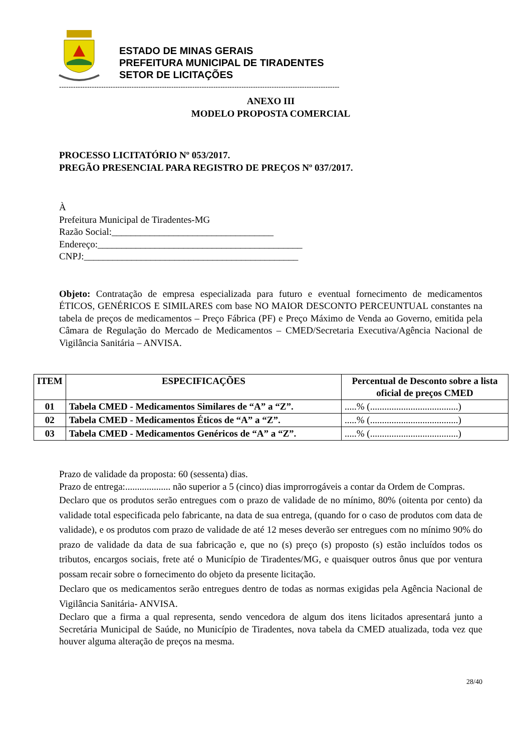ESTADO DE MINAS GERAIS
PREFEITURA MUNICIPAL DE TIRADENTES
SETOR DE LICITAÇÕES
------------------------------------------------------------------------------------------------------------------------
ANEXO III
MODELO PROPOSTA COMERCIAL
PROCESSO LICITATÓRIO Nº 053/2017.
PREGÃO PRESENCIAL PARA REGISTRO DE PREÇOS Nº 037/2017.
À
Prefeitura Municipal de Tiradentes-MG
Razão Social:__________________________________
Endereço:___________________________________________
CNPJ:_____________________________________________
Objeto: Contratação de empresa especializada para futuro e eventual fornecimento de medicamentos ÉTICOS, GENÉRICOS E SIMILARES com base NO MAIOR DESCONTO PERCEUNTUAL constantes na tabela de preços de medicamentos – Preço Fábrica (PF) e Preço Máximo de Venda ao Governo, emitida pela Câmara de Regulação do Mercado de Medicamentos – CMED/Secretaria Executiva/Agência Nacional de Vigilância Sanitária – ANVISA.
| ITEM | ESPECIFICAÇÕES | Percentual de Desconto sobre a lista oficial de preços CMED |
| --- | --- | --- |
| 01 | Tabela CMED - Medicamentos Similares de “A” a “Z”. | .....% (.....................................) |
| 02 | Tabela CMED - Medicamentos Éticos de “A” a “Z”. | .....% (.....................................) |
| 03 | Tabela CMED - Medicamentos Genéricos de “A” a “Z”. | .....% (.....................................) |
Prazo de validade da proposta: 60 (sessenta) dias.
Prazo de entrega:................... não superior a 5 (cinco) dias improrrogáveis a contar da Ordem de Compras.
Declaro que os produtos serão entregues com o prazo de validade de no mínimo, 80% (oitenta por cento) da validade total especificada pelo fabricante, na data de sua entrega, (quando for o caso de produtos com data de validade), e os produtos com prazo de validade de até 12 meses deverão ser entregues com no mínimo 90% do prazo de validade da data de sua fabricação e, que no (s) preço (s) proposto (s) estão incluídos todos os tributos, encargos sociais, frete até o Município de Tiradentes/MG, e quaisquer outros ônus que por ventura possam recair sobre o fornecimento do objeto da presente licitação.
Declaro que os medicamentos serão entregues dentro de todas as normas exigidas pela Agência Nacional de Vigilância Sanitária- ANVISA.
Declaro que a firma a qual representa, sendo vencedora de algum dos itens licitados apresentará junto a Secretária Municipal de Saúde, no Município de Tiradentes, nova tabela da CMED atualizada, toda vez que houver alguma alteração de preços na mesma.
28/40